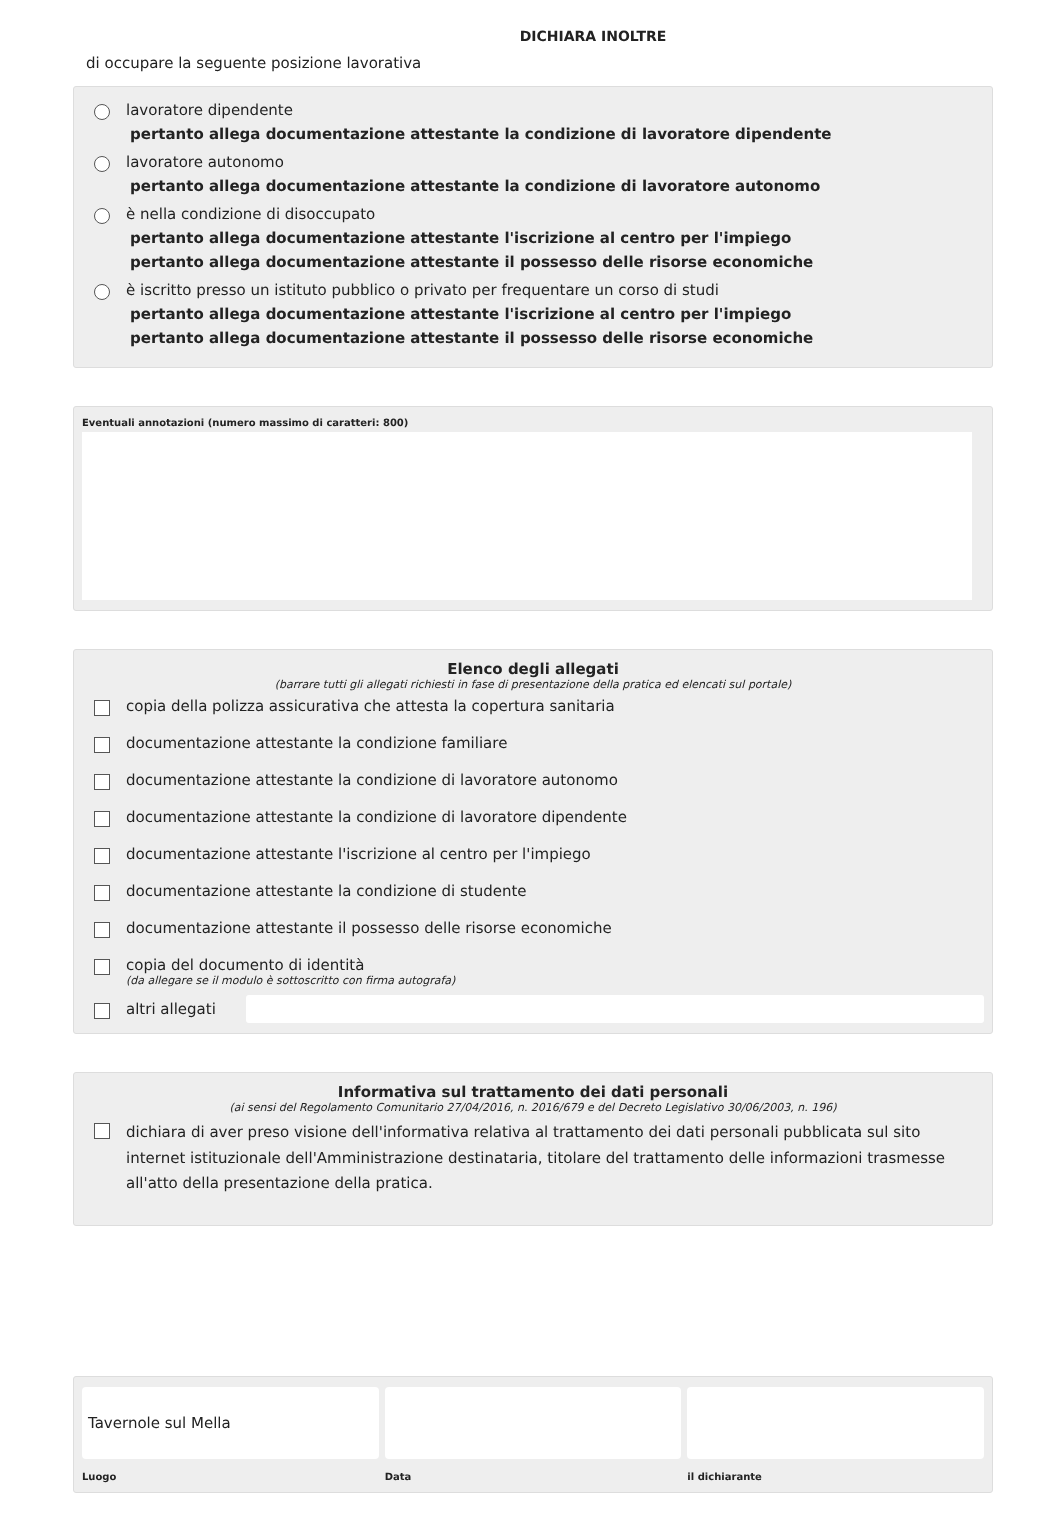DICHIARA INOLTRE
di occupare la seguente posizione lavorativa
lavoratore dipendente
pertanto allega documentazione attestante la condizione di lavoratore dipendente
lavoratore autonomo
pertanto allega documentazione attestante la condizione di lavoratore autonomo
è nella condizione di disoccupato
pertanto allega documentazione attestante l'iscrizione al centro per l'impiego
pertanto allega documentazione attestante il possesso delle risorse economiche
è iscritto presso un istituto pubblico o privato per frequentare un corso di studi
pertanto allega documentazione attestante l'iscrizione al centro per l'impiego
pertanto allega documentazione attestante il possesso delle risorse economiche
Eventuali annotazioni (numero massimo di caratteri: 800)
Elenco degli allegati
(barrare tutti gli allegati richiesti in fase di presentazione della pratica ed elencati sul portale)
copia della polizza assicurativa che attesta la copertura sanitaria
documentazione attestante la condizione familiare
documentazione attestante la condizione di lavoratore autonomo
documentazione attestante la condizione di lavoratore dipendente
documentazione attestante l'iscrizione al centro per l'impiego
documentazione attestante la condizione di studente
documentazione attestante il possesso delle risorse economiche
copia del documento di identità
(da allegare se il modulo è sottoscritto con firma autografa)
altri allegati
Informativa sul trattamento dei dati personali
(ai sensi del Regolamento Comunitario 27/04/2016, n. 2016/679 e del Decreto Legislativo 30/06/2003, n. 196)
dichiara di aver preso visione dell'informativa relativa al trattamento dei dati personali pubblicata sul sito internet istituzionale dell'Amministrazione destinataria, titolare del trattamento delle informazioni trasmesse all'atto della presentazione della pratica.
Tavernole sul Mella
Luogo
Data il dichiarante